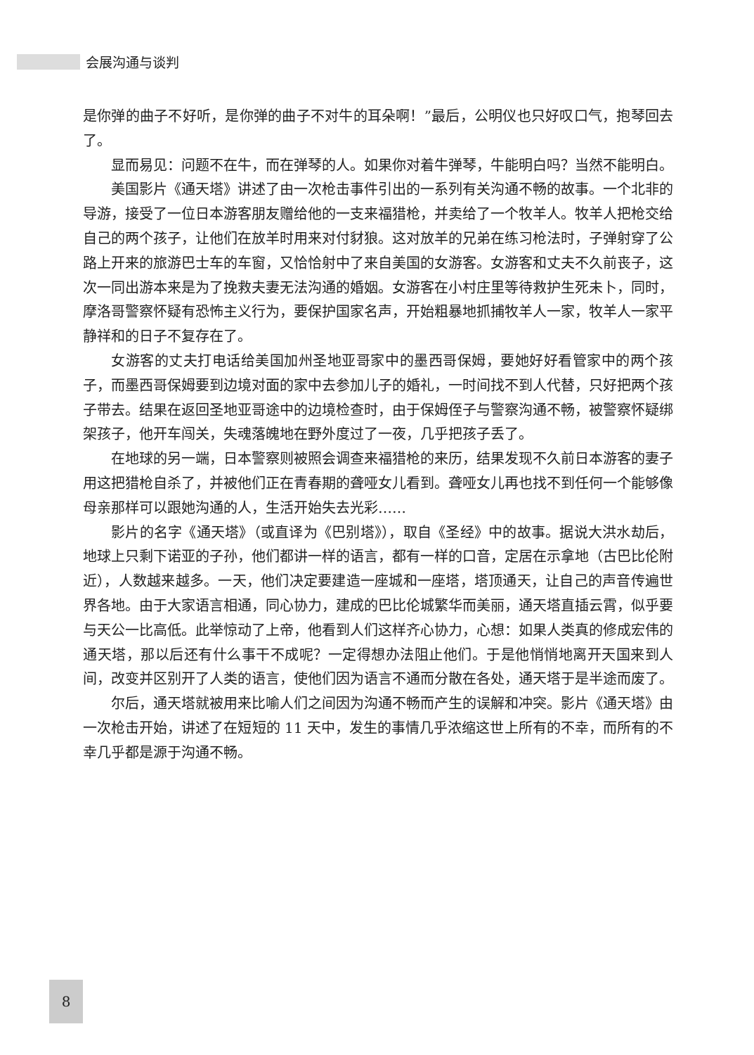会展沟通与谈判
是你弹的曲子不好听，是你弹的曲子不对牛的耳朵啊！”最后，公明仪也只好叹口气，抱琴回去了。
显而易见：问题不在牛，而在弹琴的人。如果你对着牛弹琴，牛能明白吗？当然不能明白。
美国影片《通天塔》讲述了由一次枪击事件引出的一系列有关沟通不畅的故事。一个北非的导游，接受了一位日本游客朋友赠给他的一支来福猎枪，并卖给了一个牧羊人。牧羊人把枪交给自己的两个孩子，让他们在放羊时用来对付豺狼。这对放羊的兄弟在练习枪法时，子弹射穿了公路上开来的旅游巴士车的车窗，又恰恰射中了来自美国的女游客。女游客和丈夫不久前丧子，这次一同出游本来是为了挽救夫妻无法沟通的婚姻。女游客在小村庄里等待救护生死未卜，同时，摩洛哥警察怀疑有恐怖主义行为，要保护国家名声，开始粗暴地抓捕牧羊人一家，牧羊人一家平静祥和的日子不复存在了。
女游客的丈夫打电话给美国加州圣地亚哥家中的墨西哥保姆，要她好好看管家中的两个孩子，而墨西哥保姆要到边境对面的家中去参加儿子的婚礼，一时间找不到人代替，只好把两个孩子带去。结果在返回圣地亚哥途中的边境检查时，由于保姆侄子与警察沟通不畅，被警察怀疑绑架孩子，他开车闯关，失魂落魄地在野外度过了一夜，几乎把孩子丢了。
在地球的另一端，日本警察则被照会调查来福猎枪的来历，结果发现不久前日本游客的妻子用这把猎枪自杀了，并被他们正在青春期的聋哑女儿看到。聋哑女儿再也找不到任何一个能够像母亲那样可以跟她沟通的人，生活开始失去光彩……
影片的名字《通天塔》（或直译为《巴别塔》），取自《圣经》中的故事。据说大洪水劫后，地球上只剩下诺亚的子孙，他们都讲一样的语言，都有一样的口音，定居在示拿地（古巴比伦附近），人数越来越多。一天，他们决定要建造一座城和一座塔，塔顶通天，让自己的声音传遍世界各地。由于大家语言相通，同心协力，建成的巴比伦城繁华而美丽，通天塔直插云霄，似乎要与天公一比高低。此举惊动了上帝，他看到人们这样齐心协力，心想：如果人类真的修成宏伟的通天塔，那以后还有什么事干不成呢？一定得想办法阻止他们。于是他悄悄地离开天国来到人间，改变并区别开了人类的语言，使他们因为语言不通而分散在各处，通天塔于是半途而废了。
尔后，通天塔就被用来比喻人们之间因为沟通不畅而产生的误解和冲突。影片《通天塔》由一次枪击开始，讲述了在短短的 11 天中，发生的事情几乎浓缩这世上所有的不幸，而所有的不幸几乎都是源于沟通不畅。
8